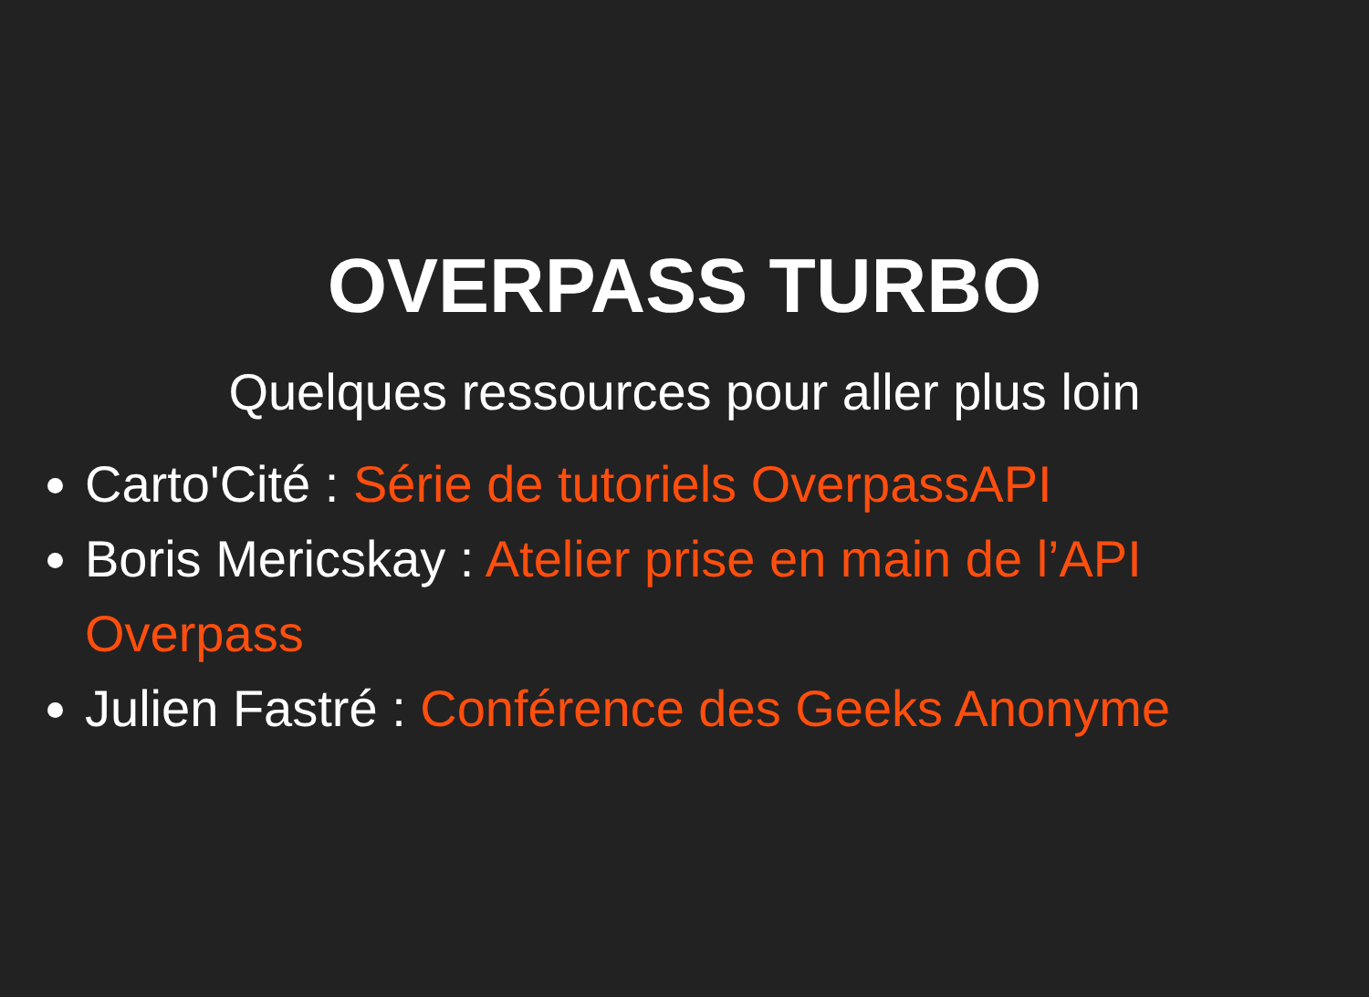OVERPASS TURBO
Quelques ressources pour aller plus loin
Carto'Cité : Série de tutoriels OverpassAPI
Boris Mericskay : Atelier prise en main de l’API Overpass
Julien Fastré : Conférence des Geeks Anonyme